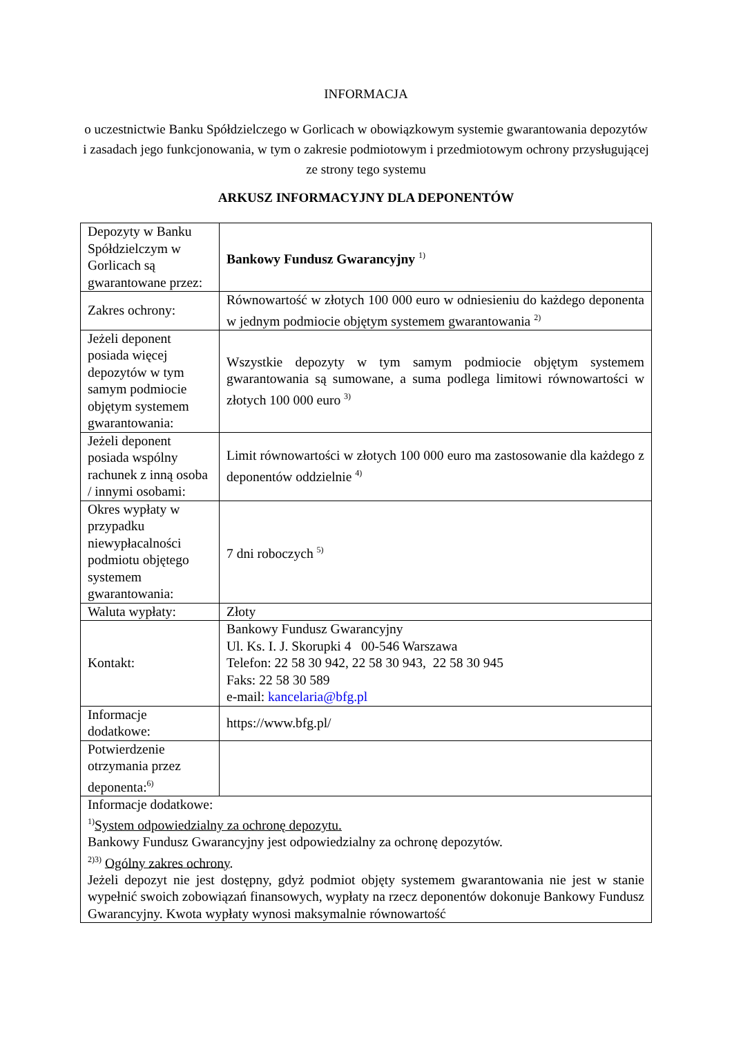INFORMACJA
o uczestnictwie Banku Spółdzielczego w Gorlicach w obowiązkowym systemie gwarantowania depozytów i zasadach jego funkcjonowania, w tym o zakresie podmiotowym i przedmiotowym ochrony przysługującej ze strony tego systemu
ARKUSZ INFORMACYJNY DLA DEPONENTÓW
| Depozyty w Banku Spółdzielczym w Gorlicach są gwarantowane przez: | Bankowy Fundusz Gwarancyjny <sup>1)</sup> |
| Zakres ochrony: | Równowartość w złotych 100 000 euro w odniesieniu do każdego deponenta w jednym podmiocie objętym systemem gwarantowania <sup>2)</sup> |
| Jeżeli deponent posiada więcej depozytów w tym samym podmiocie objętym systemem gwarantowania: | Wszystkie depozyty w tym samym podmiocie objętym systemem gwarantowania są sumowane, a suma podlega limitowi równowartości w złotych 100 000 euro <sup>3)</sup> |
| Jeżeli deponent posiada wspólny rachunek z inną osoba / innymi osobami: | Limit równowartości w złotych 100 000 euro ma zastosowanie dla każdego z deponentów oddzielnie <sup>4)</sup> |
| Okres wypłaty w przypadku niewypłacalności podmiotu objętego systemem gwarantowania: | 7 dni roboczych <sup>5)</sup> |
| Waluta wypłaty: | Złoty |
| Kontakt: | Bankowy Fundusz Gwarancyjny Ul. Ks. I. J. Skorupki 4 00-546 Warszawa Telefon: 22 58 30 942, 22 58 30 943, 22 58 30 945 Faks: 22 58 30 589 e-mail: kancelaria@bfg.pl |
| Informacje dodatkowe: | https://www.bfg.pl/ |
| Potwierdzenie otrzymania przez deponenta:<sup>6)</sup> | |
| Informacje dodatkowe: <sup>1)</sup> System odpowiedzialny za ochronę depozytu. Bankowy Fundusz Gwarancyjny jest odpowiedzialny za ochronę depozytów. <sup>2)3)</sup> Ogólny zakres ochrony . Jeżeli depozyt nie jest dostępny, gdyż podmiot objęty systemem gwarantowania nie jest w stanie wypełnić swoich zobowiązań finansowych, wypłaty na rzecz deponentów dokonuje Bankowy Fundusz Gwarancyjny. Kwota wypłaty wynosi maksymalnie równowartość | |